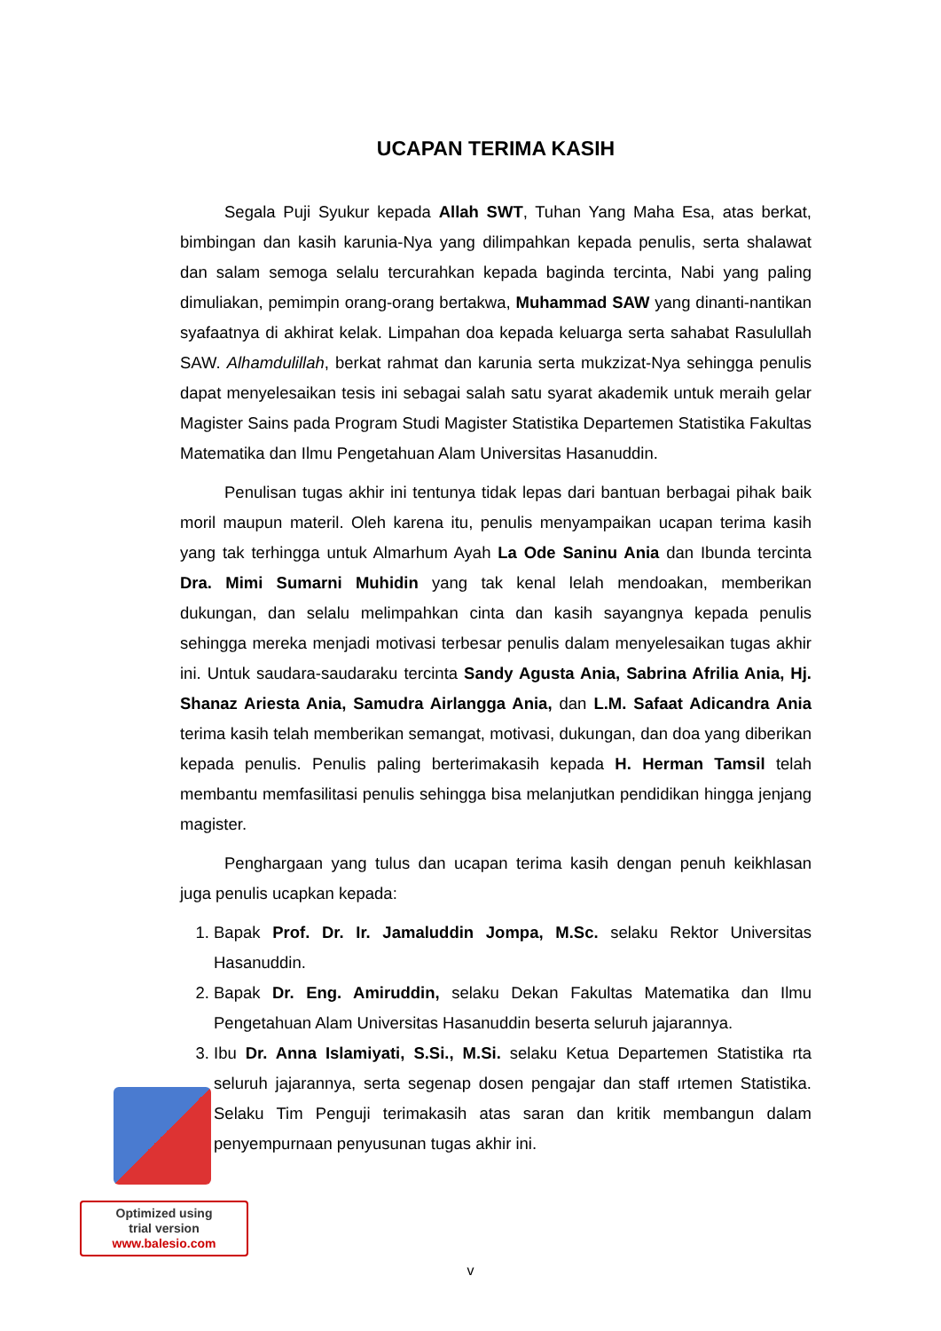UCAPAN TERIMA KASIH
Segala Puji Syukur kepada Allah SWT, Tuhan Yang Maha Esa, atas berkat, bimbingan dan kasih karunia-Nya yang dilimpahkan kepada penulis, serta shalawat dan salam semoga selalu tercurahkan kepada baginda tercinta, Nabi yang paling dimuliakan, pemimpin orang-orang bertakwa, Muhammad SAW yang dinanti-nantikan syafaatnya di akhirat kelak. Limpahan doa kepada keluarga serta sahabat Rasulullah SAW. Alhamdulillah, berkat rahmat dan karunia serta mukzizat-Nya sehingga penulis dapat menyelesaikan tesis ini sebagai salah satu syarat akademik untuk meraih gelar Magister Sains pada Program Studi Magister Statistika Departemen Statistika Fakultas Matematika dan Ilmu Pengetahuan Alam Universitas Hasanuddin.
Penulisan tugas akhir ini tentunya tidak lepas dari bantuan berbagai pihak baik moril maupun materil. Oleh karena itu, penulis menyampaikan ucapan terima kasih yang tak terhingga untuk Almarhum Ayah La Ode Saninu Ania dan Ibunda tercinta Dra. Mimi Sumarni Muhidin yang tak kenal lelah mendoakan, memberikan dukungan, dan selalu melimpahkan cinta dan kasih sayangnya kepada penulis sehingga mereka menjadi motivasi terbesar penulis dalam menyelesaikan tugas akhir ini. Untuk saudara-saudaraku tercinta Sandy Agusta Ania, Sabrina Afrilia Ania, Hj. Shanaz Ariesta Ania, Samudra Airlangga Ania, dan L.M. Safaat Adicandra Ania terima kasih telah memberikan semangat, motivasi, dukungan, dan doa yang diberikan kepada penulis. Penulis paling berterimakasih kepada H. Herman Tamsil telah membantu memfasilitasi penulis sehingga bisa melanjutkan pendidikan hingga jenjang magister.
Penghargaan yang tulus dan ucapan terima kasih dengan penuh keikhlasan juga penulis ucapkan kepada:
1. Bapak Prof. Dr. Ir. Jamaluddin Jompa, M.Sc. selaku Rektor Universitas Hasanuddin.
2. Bapak Dr. Eng. Amiruddin, selaku Dekan Fakultas Matematika dan Ilmu Pengetahuan Alam Universitas Hasanuddin beserta seluruh jajarannya.
3. Ibu Dr. Anna Islamiyati, S.Si., M.Si. selaku Ketua Departemen Statistika rta seluruh jajarannya, serta segenap dosen pengajar dan staff ırtemen Statistika. Selaku Tim Penguji terimakasih atas saran dan kritik membangun dalam penyempurnaan penyusunan tugas akhir ini.
Optimized using
trial version
www.balesio.com
v